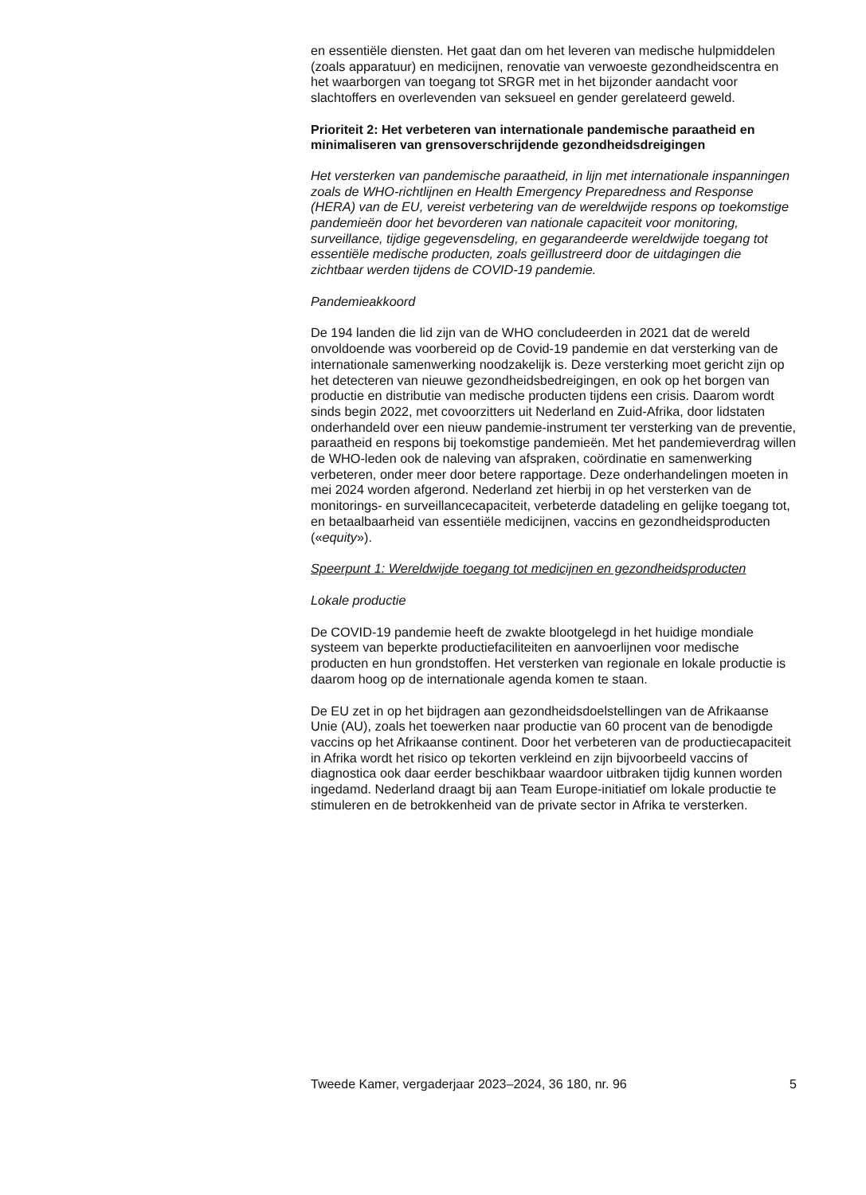en essentiële diensten. Het gaat dan om het leveren van medische hulpmiddelen (zoals apparatuur) en medicijnen, renovatie van verwoeste gezondheidscentra en het waarborgen van toegang tot SRGR met in het bijzonder aandacht voor slachtoffers en overlevenden van seksueel en gender gerelateerd geweld.
Prioriteit 2: Het verbeteren van internationale pandemische paraatheid en minimaliseren van grensoverschrijdende gezondheidsdreigingen
Het versterken van pandemische paraatheid, in lijn met internationale inspanningen zoals de WHO-richtlijnen en Health Emergency Preparedness and Response (HERA) van de EU, vereist verbetering van de wereldwijde respons op toekomstige pandemieën door het bevorderen van nationale capaciteit voor monitoring, surveillance, tijdige gegevensdeling, en gegarandeerde wereldwijde toegang tot essentiële medische producten, zoals geïllustreerd door de uitdagingen die zichtbaar werden tijdens de COVID-19 pandemie.
Pandemieakkoord
De 194 landen die lid zijn van de WHO concludeerden in 2021 dat de wereld onvoldoende was voorbereid op de Covid-19 pandemie en dat versterking van de internationale samenwerking noodzakelijk is. Deze versterking moet gericht zijn op het detecteren van nieuwe gezondheidsbedreigingen, en ook op het borgen van productie en distributie van medische producten tijdens een crisis. Daarom wordt sinds begin 2022, met covoorzitters uit Nederland en Zuid-Afrika, door lidstaten onderhandeld over een nieuw pandemie-instrument ter versterking van de preventie, paraatheid en respons bij toekomstige pandemieën. Met het pandemieverdrag willen de WHO-leden ook de naleving van afspraken, coördinatie en samenwerking verbeteren, onder meer door betere rapportage. Deze onderhandelingen moeten in mei 2024 worden afgerond. Nederland zet hierbij in op het versterken van de monitorings- en surveillancecapaciteit, verbeterde datadeling en gelijke toegang tot, en betaalbaarheid van essentiële medicijnen, vaccins en gezondheidsproducten («equity»).
Speerpunt 1: Wereldwijde toegang tot medicijnen en gezondheidsproducten
Lokale productie
De COVID-19 pandemie heeft de zwakte blootgelegd in het huidige mondiale systeem van beperkte productiefaciliteiten en aanvoerlijnen voor medische producten en hun grondstoffen. Het versterken van regionale en lokale productie is daarom hoog op de internationale agenda komen te staan.
De EU zet in op het bijdragen aan gezondheidsdoelstellingen van de Afrikaanse Unie (AU), zoals het toewerken naar productie van 60 procent van de benodigde vaccins op het Afrikaanse continent. Door het verbeteren van de productiecapaciteit in Afrika wordt het risico op tekorten verkleind en zijn bijvoorbeeld vaccins of diagnostica ook daar eerder beschikbaar waardoor uitbraken tijdig kunnen worden ingedamd. Nederland draagt bij aan Team Europe-initiatief om lokale productie te stimuleren en de betrokkenheid van de private sector in Afrika te versterken.
Tweede Kamer, vergaderjaar 2023–2024, 36 180, nr. 96 5